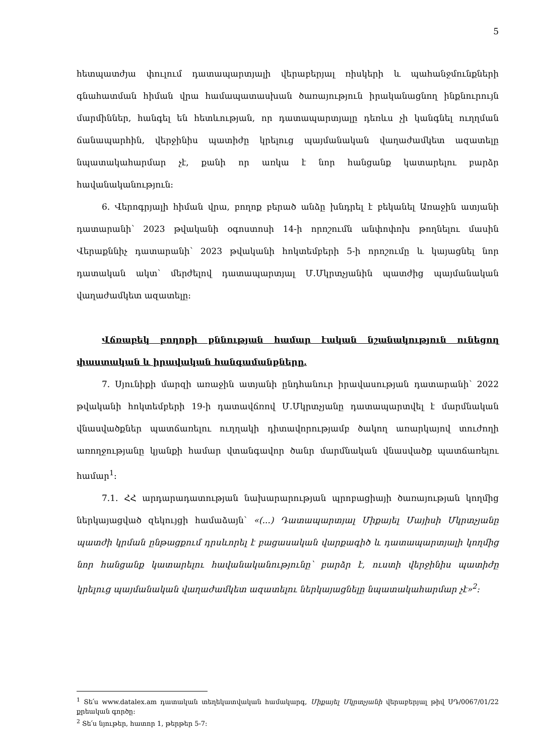5
հետպատժյա փուլում դատապարտյալի վերաբերյալ ռիսկերի և պահանջմունքների գնահատման հիման վրա համապատասխան ծառայություն իրականացնող ինքնուրույն մարմիններ, հանգել են հետևության, որ դատապարտյալը դեռևս չի կանգնել ուղղման ճանապարհին, վերջինիս պատիժը կրելուց պայմանական վաղաժամկետ ազատելը նպատակահարմար չէ, քանի որ առկա է նոր հանցանք կատարելու բարձր հավանականություն:
6. Վերոգրյալի հիման վրա, բողոք բերած անձը խնդրել է բեկանել Առաջին ատյանի դատարանի՝ 2023 թվականի օգոստոսի 14-ի որոշումն անփոփոխ թողնելու մասին Վերաքննիչ դատարանի՝ 2023 թվականի հոկտեմբերի 5-ի որոշումը և կայացնել նոր դատական ակտ՝ մերժելով դատապարտյալ Մ.Մկրտչյանին պատժից պայմանական վաղաժամկետ ազատելը:
Վճռաբեկ բողոքի քննության համար էական նշանակություն ունեցող փաստական և իրավական հանգամանքները.
7. Սյունիքի մարզի առաջին ատյանի ընդհանուր իրավասության դատարանի՝ 2022 թվականի հոկտեմբերի 19-ի դատավճռով Մ.Մկրտչյանը դատապարտվել է մարմնական վնասվածքներ պատճառելու ուղղակի դիտավորությամբ ծակող առարկայով տուժողի առողջությանը կյանքի համար վտանգավոր ծանր մարմնական վնասվածք պատճառելու համար<sup>1</sup>:
7.1. ՀՀ արդարադատության նախարարության պրոբացիայի ծառայության կողմից ներկայացված զեկույցի համաձայն՝ «(...) Դատապարտյալ Միքայել Մայիսի Մկրտչյանը պատժի կրման ընթացքում դրսևորել է բացասական վարքագիծ և դատապարտյալի կողմից նոր հանցանք կատարելու հավանականությունը՝ բարձր է, ուստի վերջինիս պատիժը կրելուց պայմանական վաղաժամկետ ազատելու ներկայացնելը նպատակահարմար չէ»<sup>2</sup>:
<sup>1</sup> Տե՛ս www.datalex.am դատական տեղեկատվական համակարգ, Միքայել Մկրտչյանի վերաբերյալ թիվ ՍԴ/0067/01/22 քրեական գործը:
<sup>2</sup> Տե՛ս նյութեր, հատոր 1, թերթեր 5-7: